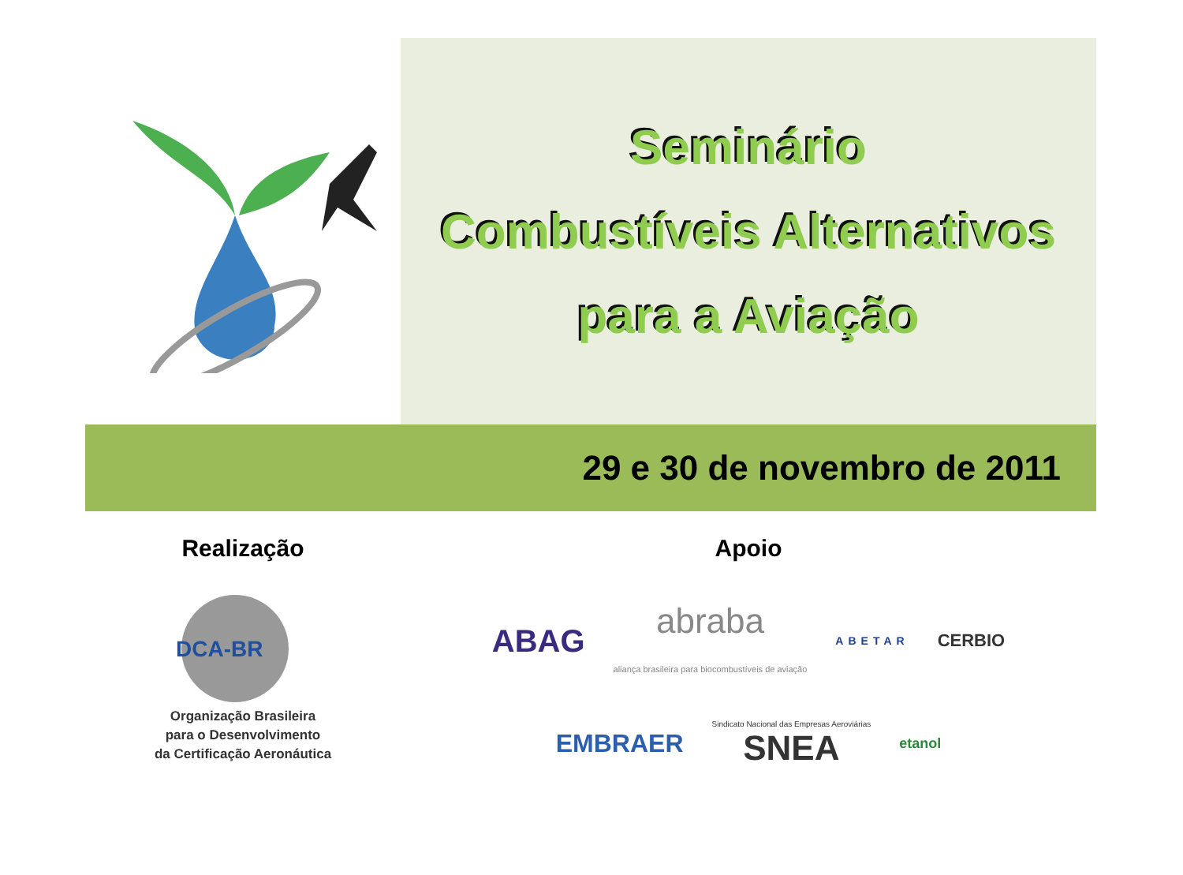Seminário
Combustíveis Alternativos
para a Aviação
29 e 30 de novembro de 2011
Realização
DCA-BR
Organização Brasileira
para o Desenvolvimento
da Certificação Aeronáutica
Apoio
ABAG abraba
aliança brasileira para biocombustíveis de aviação ABETAR CERBIO
EMBRAER Sindicato Nacional das Empresas Aeroviárias SNEA etanol